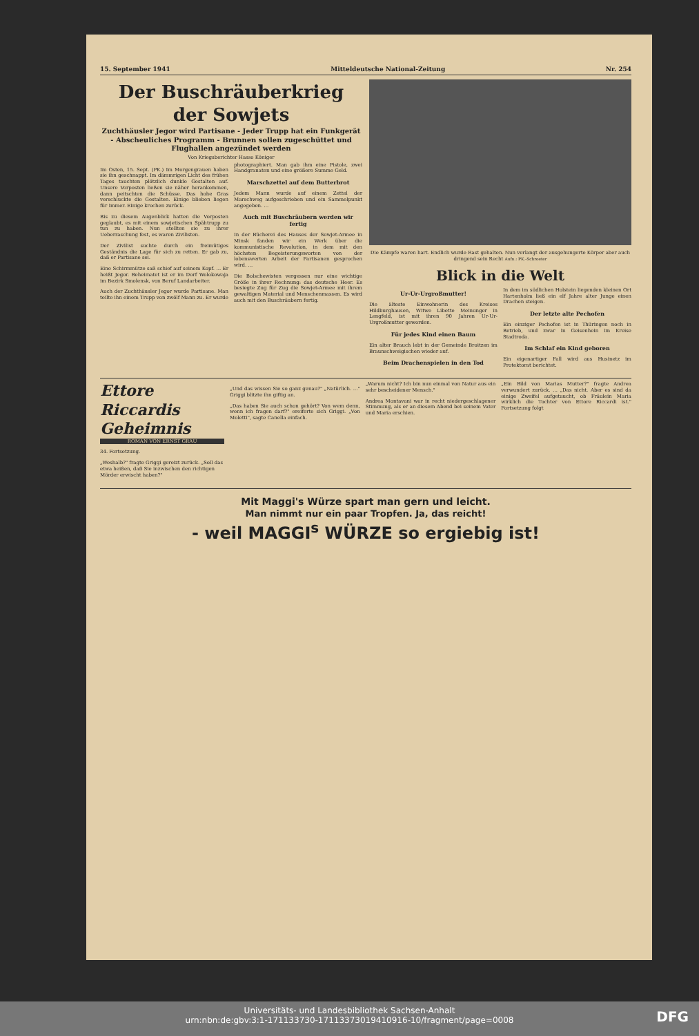15. September 1941 Mitteldeutsche National-Zeitung Nr. 254
Der Buschräuberkrieg der Sowjets
Zuchthäusler Jegor wird Partisane - Jeder Trupp hat ein Funkgerät - Abscheuliches Programm - Brunnen sollen zugeschüttet und Flughallen angezündet werden
Von Kriegsberichter Hasso Königer
Im Osten, 15. Sept. (PK.) Im Morgengrauen haben sie ihn geschnappt. Im dämmrigen Licht des frühen Tages tauchten plötzlich dunkle Gestalten auf. Unsere Vorposten ließen sie näher herankommen, dann peitschten die Schüsse. Das hohe Gras verschluckte die Gestalten. Einige blieben liegen für immer. Einige krochen zurück.
Bis zu diesem Augenblick hatten die Vorposten geglaubt, es mit einem sowjetischen Spähtrupp zu tun zu haben. Nun stellten sie zu ihrer Ueberraschung fest, es waren Zivilisten.
Der Zivilist suchte durch ein freimütiges Geständnis die Lage für sich zu retten. Er gab zu, daß er Partisane sei.
Eine Schirmmütze saß schief auf seinem Kopf. ... Er heißt Jegor. Beheimatet ist er im Dorf Wolokowaja im Bezirk Smolensk, von Beruf Landarbeiter.
Auch der Zuchthäusler Jegor wurde Partisane. Man teilte ihn einem Trupp von zwölf Mann zu. Er wurde photographiert. Man gab ihm eine Pistole, zwei Handgranaten und eine größere Summe Geld.
Marschzettel auf dem Butterbrot
Jedem Mann wurde auf einem Zettel der Marschweg aufgeschrieben und ein Sammelpunkt angegeben. ...
Auch mit Buschräubern werden wir fertig
In der Bücherei des Hauses der Sowjet-Armee in Minsk fanden wir ein Werk über die kommunistische Revolution, in dem mit den höchsten Begeisterungsworten von der lobenswerten Arbeit der Partisanen gesprochen wird. ...
Die Bolschewisten vergessen nur eine wichtige Größe in ihrer Rechnung: das deutsche Heer. Es besiegte Zug für Zug die Sowjet-Armee mit ihrem gewaltigen Material und Menschenmassen. Es wird auch mit den Buschräubern fertig.
Die Kämpfe waren hart. Endlich wurde Rast gehalten. Nun verlangt der ausgehungerte Körper aber auch dringend sein Recht Aufn.: PK.-Schroeter
Blick in die Welt
Ur-Ur-Urgroßmutter!
Die älteste Einwohnerin des Kreises Hildburghausen, Witwe Libette Meinunger in Lengfeld, ist mit ihren 90 Jahren Ur-Ur-Urgroßmutter geworden.
Für jedes Kind einen Baum
Ein alter Brauch lebt in der Gemeinde Broitzen im Braunschweigischen wieder auf.
Beim Drachenspielen in den Tod
In dem im südlichen Holstein liegenden kleinen Ort Hartenholm ließ ein elf Jahre alter Junge einen Drachen steigen.
Der letzte alte Pechofen
Ein einziger Pechofen ist in Thüringen noch in Betrieb, und zwar in Geisenhein im Kreise Stadtroda.
Im Schlaf ein Kind geboren
Ein eigenartiger Fall wird aus Husinetz im Protektorat berichtet.
Ettore Riccardis Geheimnis
ROMAN VON ERNST GRAU
34. Fortsetzung.
„Weshalb?" fragte Griggi gereizt zurück. „Soll das etwa heißen, daß Sie inzwischen den richtigen Mörder erwischt haben?"
„Und das wissen Sie so ganz genau?" „Natürlich. ..." Griggi blitzte ihn giftig an.
„Das haben Sie auch schon gehört? Von wem denn, wenn ich fragen darf?" ereiferte sich Griggi. „Von Moletti", sagte Canella einfach.
„Warum nicht? Ich bin nun einmal von Natur aus ein sehr bescheidener Mensch."
Andrea Montavani war in recht niedergeschlagener Stimmung, als er an diesem Abend bei seinem Vater und Maria erschien.
„Ein Bild von Marias Mutter?" fragte Andrea verwundert zurück. ... „Das nicht. Aber es sind da einige Zweifel aufgetaucht, ob Fräulein Maria wirklich die Tochter von Ettore Riccardi ist." Fortsetzung folgt
Mit Maggi's Würze spart man gern und leicht.
Man nimmt nur ein paar Tropfen. Ja, das reicht!
- weil MAGGI<sup>s</sup> WÜRZE so ergiebig ist!
Universitäts- und Landesbibliothek Sachsen-Anhalt
urn:nbn:de:gbv:3:1-171133730-17113373019410916-10/fragment/page=0008
DFG